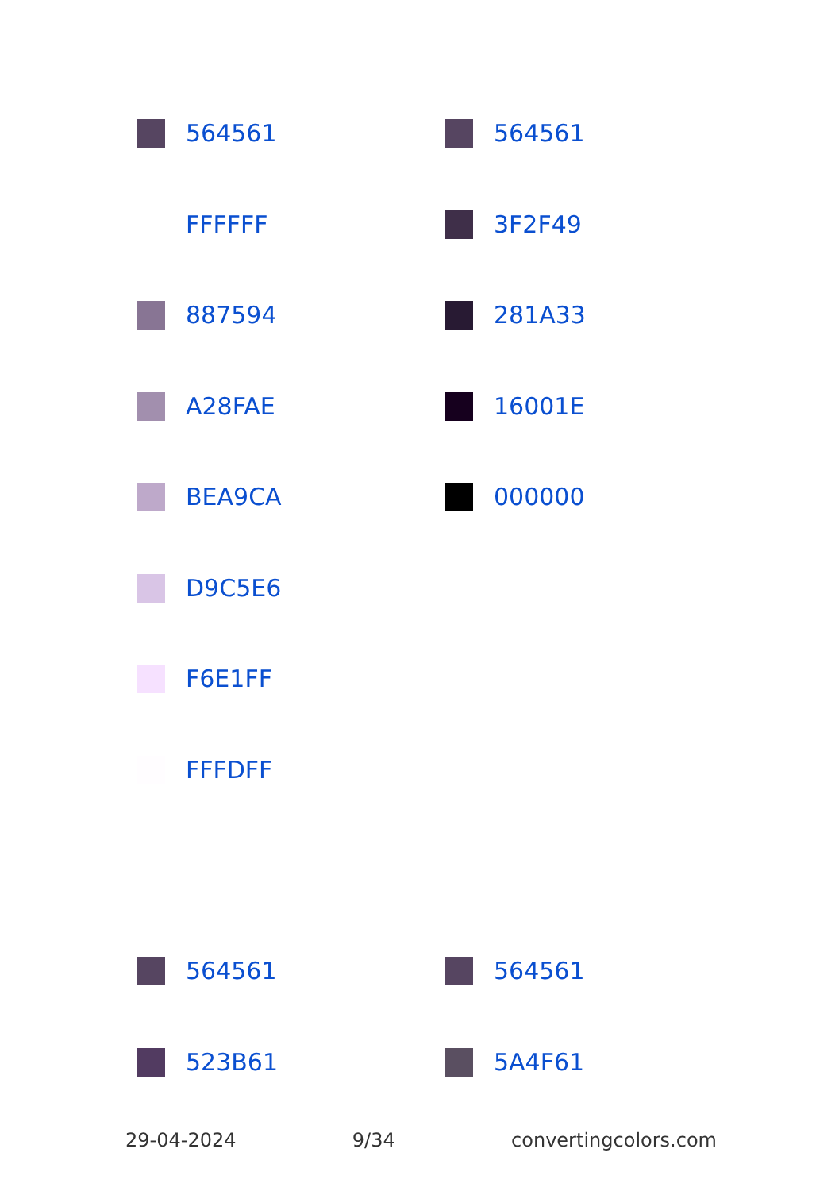564561
FFFFFF
887594
A28FAE
BEA9CA
D9C5E6
F6E1FF
FFFDFF
564561
3F2F49
281A33
16001E
000000
564561
523B61
564561
5A4F61
29-04-2024 9/34 convertingcolors.com